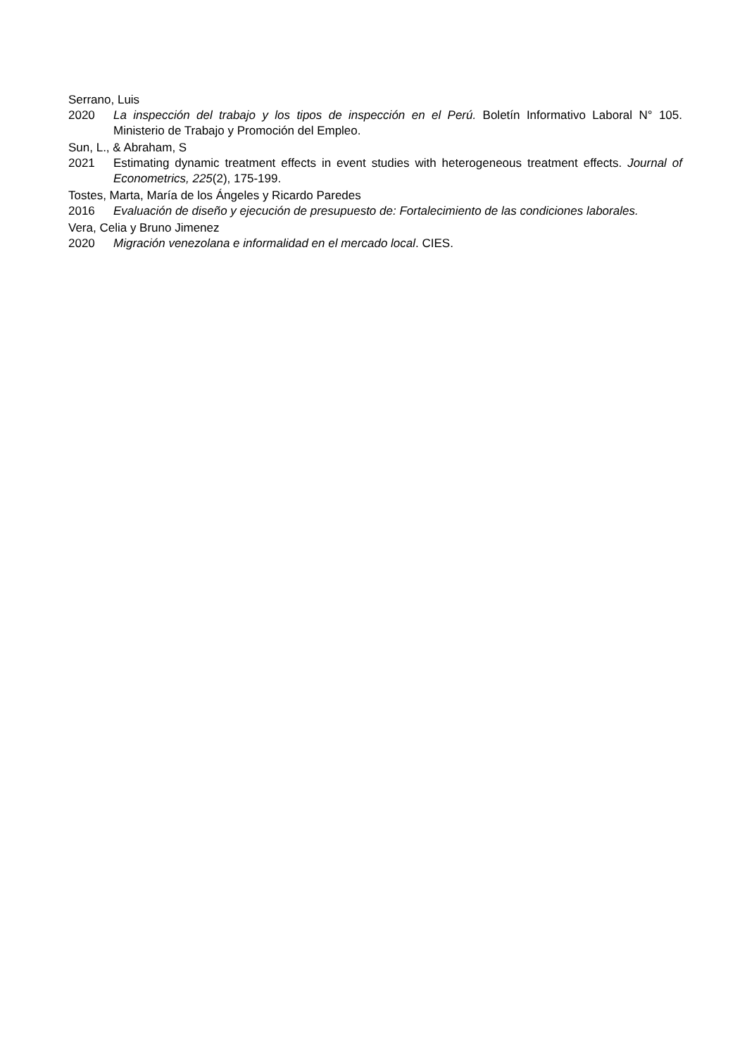Serrano, Luis
2020 La inspección del trabajo y los tipos de inspección en el Perú. Boletín Informativo Laboral N° 105. Ministerio de Trabajo y Promoción del Empleo.
Sun, L., & Abraham, S
2021 Estimating dynamic treatment effects in event studies with heterogeneous treatment effects. Journal of Econometrics, 225(2), 175-199.
Tostes, Marta, María de los Ángeles y Ricardo Paredes
2016 Evaluación de diseño y ejecución de presupuesto de: Fortalecimiento de las condiciones laborales.
Vera, Celia y Bruno Jimenez
2020 Migración venezolana e informalidad en el mercado local. CIES.